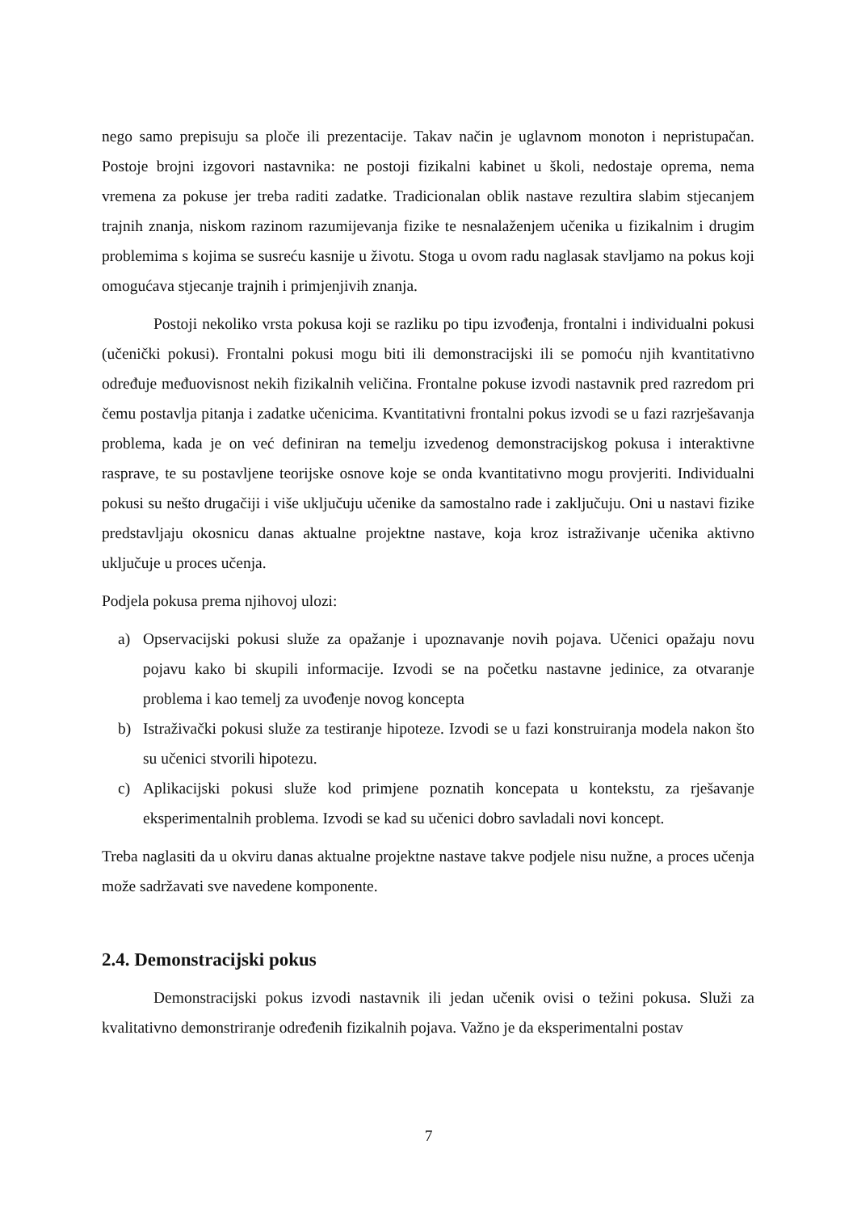nego samo prepisuju sa ploče ili prezentacije. Takav način je uglavnom monoton i nepristupačan. Postoje brojni izgovori nastavnika: ne postoji fizikalni kabinet u školi, nedostaje oprema, nema vremena za pokuse jer treba raditi zadatke. Tradicionalan oblik nastave rezultira slabim stjecanjem trajnih znanja, niskom razinom razumijevanja fizike te nesnalaženjem učenika u fizikalnim i drugim problemima s kojima se susreću kasnije u životu. Stoga u ovom radu naglasak stavljamo na pokus koji omogućava stjecanje trajnih i primjenjivih znanja.
Postoji nekoliko vrsta pokusa koji se razliku po tipu izvođenja, frontalni i individualni pokusi (učenički pokusi). Frontalni pokusi mogu biti ili demonstracijski ili se pomoću njih kvantitativno određuje međuovisnost nekih fizikalnih veličina. Frontalne pokuse izvodi nastavnik pred razredom pri čemu postavlja pitanja i zadatke učenicima. Kvantitativni frontalni pokus izvodi se u fazi razrješavanja problema, kada je on već definiran na temelju izvedenog demonstracijskog pokusa i interaktivne rasprave, te su postavljene teorijske osnove koje se onda kvantitativno mogu provjeriti. Individualni pokusi su nešto drugačiji i više uključuju učenike da samostalno rade i zaključuju. Oni u nastavi fizike predstavljaju okosnicu danas aktualne projektne nastave, koja kroz istraživanje učenika aktivno uključuje u proces učenja.
Podjela pokusa prema njihovoj ulozi:
a) Opservacijski pokusi služe za opažanje i upoznavanje novih pojava. Učenici opažaju novu pojavu kako bi skupili informacije. Izvodi se na početku nastavne jedinice, za otvaranje problema i kao temelj za uvođenje novog koncepta
b) Istraživački pokusi služe za testiranje hipoteze. Izvodi se u fazi konstruiranja modela nakon što su učenici stvorili hipotezu.
c) Aplikacijski pokusi služe kod primjene poznatih koncepata u kontekstu, za rješavanje eksperimentalnih problema. Izvodi se kad su učenici dobro savladali novi koncept.
Treba naglasiti da u okviru danas aktualne projektne nastave takve podjele nisu nužne, a proces učenja može sadržavati sve navedene komponente.
2.4. Demonstracijski pokus
Demonstracijski pokus izvodi nastavnik ili jedan učenik ovisi o težini pokusa. Služi za kvalitativno demonstriranje određenih fizikalnih pojava. Važno je da eksperimentalni postav
7